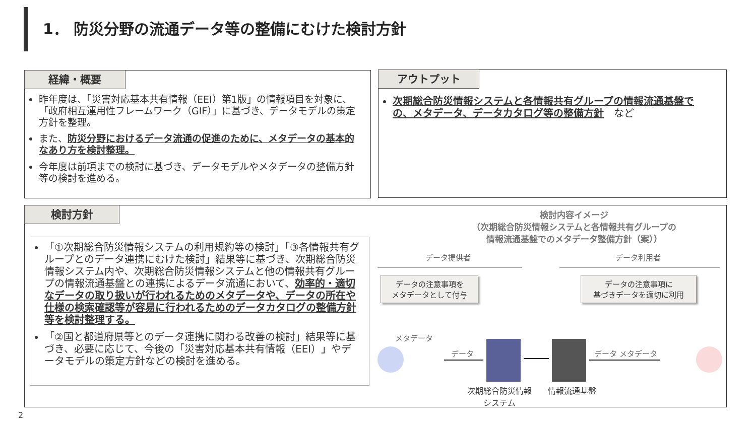1． 防災分野の流通データ等の整備にむけた検討方針
経緯・概要
昨年度は、「災害対応基本共有情報（EEI）第1版」の情報項目を対象に、「政府相互運用性フレームワーク（GIF）」に基づき、データモデルの策定方針を整理。
また、防災分野におけるデータ流通の促進のために、メタデータの基本的なあり方を検討整理。
今年度は前項までの検討に基づき、データモデルやメタデータの整備方針等の検討を進める。
アウトプット
次期総合防災情報システムと各情報共有グループの情報流通基盤での、メタデータ、データカタログ等の整備方針　など
検討方針
「①次期総合防災情報システムの利用規約等の検討」「③各情報共有グループとのデータ連携にむけた検討」結果等に基づき、次期総合防災情報システム内や、次期総合防災情報システムと他の情報共有グループの情報流通基盤との連携によるデータ流通において、効率的・適切なデータの取り扱いが行われるためのメタデータや、データの所在や仕様の検索確認等が容易に行われるためのデータカタログの整備方針等を検討整理する。
「②国と都道府県等とのデータ連携に関わる改善の検討」結果等に基づき、必要に応じて、今後の「災害対応基本共有情報（EEI）」やデータモデルの策定方針などの検討を進める。
検討内容イメージ
（次期総合防災情報システムと各情報共有グループの
情報流通基盤でのメタデータ整備方針（案））
データ提供者 データ利用者
データの注意事項を
メタデータとして付与
データの注意事項に
基づきデータを適切に利用
メタデータ
データ データ メタデータ
次期総合防災情報
システム
情報流通基盤
2